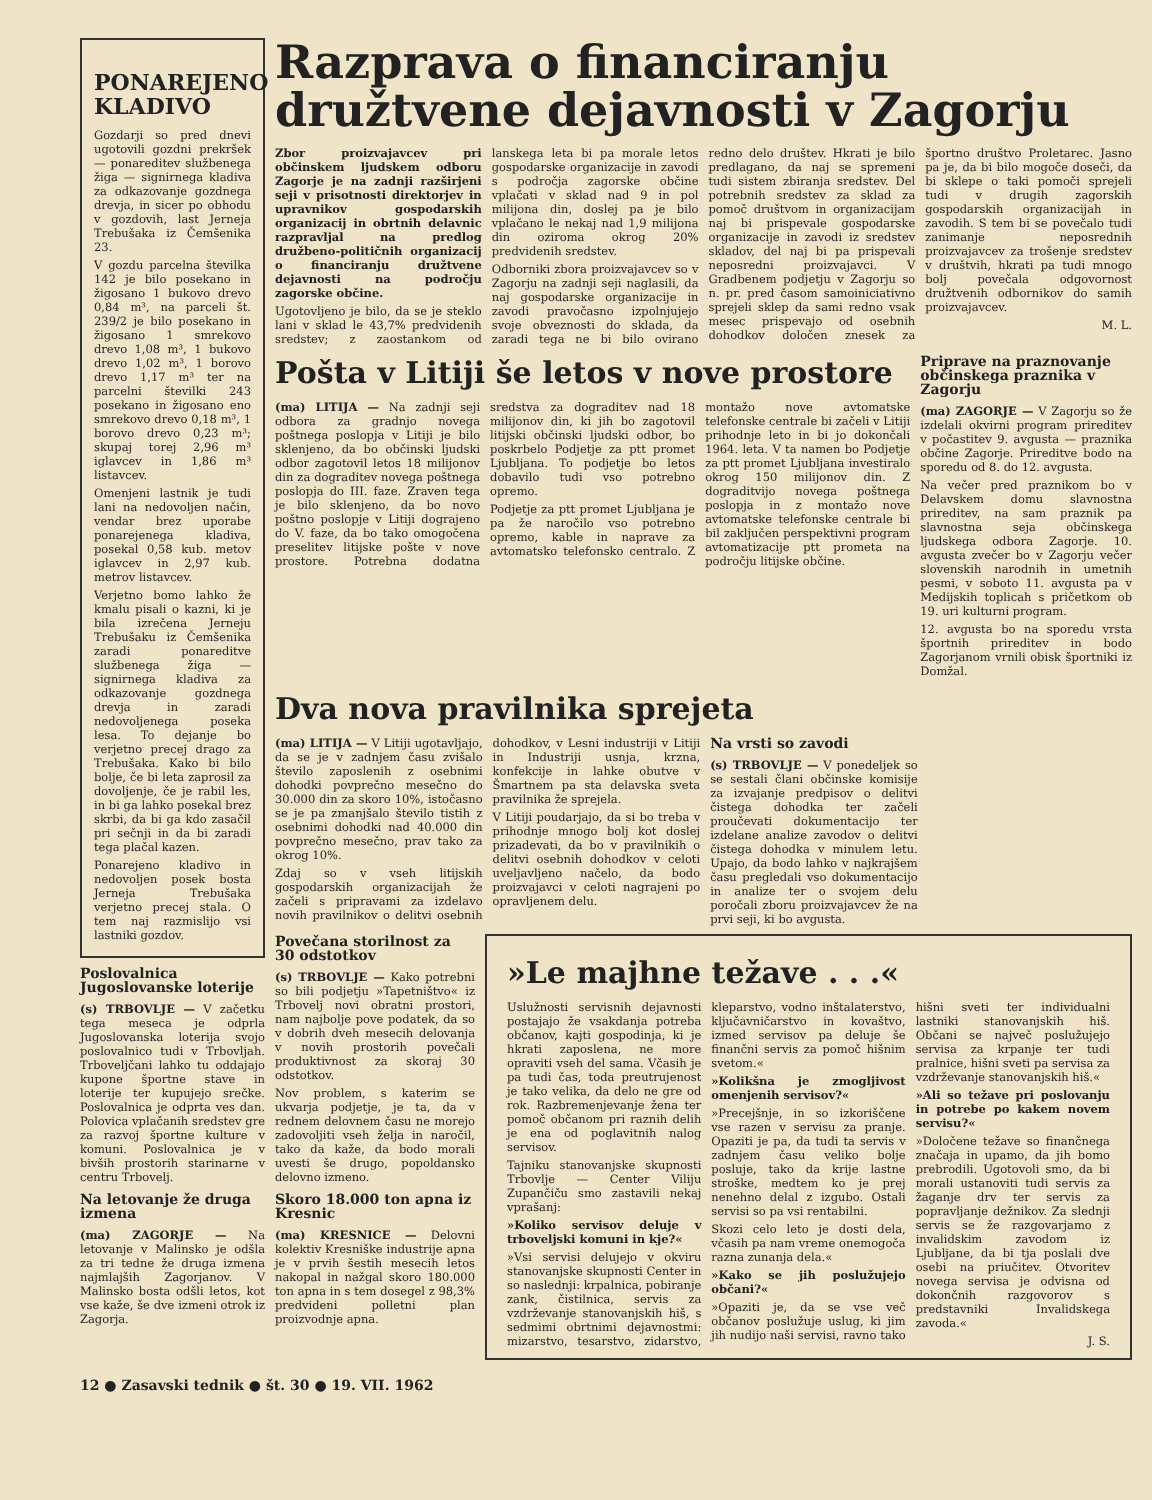PONAREJENO KLADIVO
Gozdarji so pred dnevi ugotovili gozdni prekršek — ponareditev službenega žiga — signirnega kladiva za odkazovanje gozdnega drevja, in sicer po obhodu v gozdovih, last Jerneja Trebušaka iz Čemšenika 23.
V gozdu parcelna številka 142 je bilo posekano in žigosano 1 bukovo drevo 0,84 m³, na parceli št. 239/2 je bilo posekano in žigosano 1 smrekovo drevo 1,08 m³, 1 bukovo drevo 1,02 m³, 1 borovo drevo 1,17 m³ ter na parcelni številki 243 posekano in žigosano eno smrekovo drevo 0,18 m³, 1 borovo drevo 0,23 m³; skupaj torej 2,96 m³ iglavcev in 1,86 m³ listavcev.
Omenjeni lastnik je tudi lani na nedovoljen način, vendar brez uporabe ponarejenega kladiva, posekal 0,58 kub. metov iglavcev in 2,97 kub. metrov listavcev.
Verjetno bomo lahko že kmalu pisali o kazni, ki je bila izrečena Jerneju Trebušaku iz Čemšenika zaradi ponareditve službenega žiga — signirnega kladiva za odkazovanje gozdnega drevja in zaradi nedovoljenega poseka lesa. To dejanje bo verjetno precej drago za Trebušaka. Kako bi bilo bolje, če bi leta zaprosil za dovoljenje, če je rabil les, in bi ga lahko posekal brez skrbi, da bi ga kdo zasačil pri sečnji in da bi zaradi tega plačal kazen.
Ponarejeno kladivo in nedovoljen posek bosta Jerneja Trebušaka verjetno precej stala. O tem naj razmislijo vsi lastniki gozdov.
Poslovalnica Jugoslovanske loterije
(s) TRBOVLJE — V začetku tega meseca je odprla Jugoslovanska loterija svojo poslovalnico tudi v Trbovljah. Trboveljčani lahko tu oddajajo kupone športne stave in loterije ter kupujejo srečke. Poslovalnica je odprta ves dan. Polovica vplačanih sredstev gre za razvoj športne kulture v komuni. Poslovalnica je v bivših prostorih starinarne v centru Trbovelj.
Na letovanje že druga izmena
(ma) ZAGORJE — Na letovanje v Malinsko je odšla za tri tedne že druga izmena najmlajših Zagorjanov. V Malinsko bosta odšli letos, kot vse kaže, še dve izmeni otrok iz Zagorja.
Razprava o financiranju družtvene dejavnosti v Zagorju
Zbor proizvajavcev pri občinskem ljudskem odboru Zagorje je na zadnji razširjeni seji v prisotnosti direktorjev in upravnikov gospodarskih organizacij in obrtnih delavnic razpravljal na predlog družbeno-političnih organizacij o financiranju družtvene dejavnosti na področju zagorske občine.
Ugotovljeno je bilo, da se je steklo lani v sklad le 43,7% predvidenih sredstev; z zaostankom od lanskega leta bi pa morale letos gospodarske organizacije in zavodi s področja zagorske občine vplačati v sklad nad 9 in pol milijona din, doslej pa je bilo vplačano le nekaj nad 1,9 milijona din oziroma okrog 20% predvidenih sredstev.
Odborniki zbora proizvajavcev so v Zagorju na zadnji seji naglasili, da naj gospodarske organizacije in zavodi pravočasno izpolnjujejo svoje obveznosti do sklada, da zaradi tega ne bi bilo ovirano redno delo društev. Hkrati je bilo predlagano, da naj se spremeni tudi sistem zbiranja sredstev. Del potrebnih sredstev za sklad za pomoč društvom in organizacijam naj bi prispevale gospodarske organizacije in zavodi iz sredstev skladov, del naj bi pa prispevali neposredni proizvajavci. V Gradbenem podjetju v Zagorju so n. pr. pred časom samoiniciativno sprejeli sklep da sami redno vsak mesec prispevajo od osebnih dohodkov določen znesek za športno društvo Proletarec. Jasno pa je, da bi bilo mogoče doseči, da bi sklepe o taki pomoči sprejeli tudi v drugih zagorskih gospodarskih organizacijah in zavodih. S tem bi se povečalo tudi zanimanje neposrednih proizvajavcev za trošenje sredstev v društvih, hkrati pa tudi mnogo bolj povečala odgovornost družtvenih odbornikov do samih proizvajavcev.
M. L.
Pošta v Litiji še letos v nove prostore
(ma) LITIJA — Na zadnji seji odbora za gradnjo novega poštnega poslopja v Litiji je bilo sklenjeno, da bo občinski ljudski odbor zagotovil letos 18 milijonov din za dograditev novega poštnega poslopja do III. faze. Zraven tega je bilo sklenjeno, da bo novo poštno poslopje v Litiji dograjeno do V. faze, da bo tako omogočena preselitev litijske pošte v nove prostore. Potrebna dodatna sredstva za dograditev nad 18 milijonov din, ki jih bo zagotovil litijski občinski ljudski odbor, bo poskrbelo Podjetje za ptt promet Ljubljana. To podjetje bo letos dobavilo tudi vso potrebno opremo.
Podjetje za ptt promet Ljubljana je pa že naročilo vso potrebno opremo, kable in naprave za avtomatsko telefonsko centralo. Z montažo nove avtomatske telefonske centrale bi začeli v Litiji prihodnje leto in bi jo dokončali 1964. leta. V ta namen bo Podjetje za ptt promet Ljubljana investiralo okrog 150 milijonov din. Z dograditvijo novega poštnega poslopja in z montažo nove avtomatske telefonske centrale bi bil zaključen perspektivni program avtomatizacije ptt prometa na področju litijske občine.
Priprave na praznovanje občinskega praznika v Zagorju
(ma) ZAGORJE — V Zagorju so že izdelali okvirni program prireditev v počastitev 9. avgusta — praznika občine Zagorje. Prireditve bodo na sporedu od 8. do 12. avgusta.
Na večer pred praznikom bo v Delavskem domu slavnostna prireditev, na sam praznik pa slavnostna seja občinskega ljudskega odbora Zagorje. 10. avgusta zvečer bo v Zagorju večer slovenskih narodnih in umetnih pesmi, v soboto 11. avgusta pa v Medijskih toplicah s pričetkom ob 19. uri kulturni program.
12. avgusta bo na sporedu vrsta športnih prireditev in bodo Zagorjanom vrnili obisk športniki iz Domžal.
Dva nova pravilnika sprejeta
(ma) LITIJA — V Litiji ugotavljajo, da se je v zadnjem času zvišalo število zaposlenih z osebnimi dohodki povprečno mesečno do 30.000 din za skoro 10%, istočasno se je pa zmanjšalo število tistih z osebnimi dohodki nad 40.000 din povprečno mesečno, prav tako za okrog 10%.
Zdaj so v vseh litijskih gospodarskih organizacijah že začeli s pripravami za izdelavo novih pravilnikov o delitvi osebnih dohodkov, v Lesni industriji v Litiji in Industriji usnja, krzna, konfekcije in lahke obutve v Šmartnem pa sta delavska sveta pravilnika že sprejela.
V Litiji poudarjajo, da si bo treba v prihodnje mnogo bolj kot doslej prizadevati, da bo v pravilnikih o delitvi osebnih dohodkov v celoti uveljavljeno načelo, da bodo proizvajavci v celoti nagrajeni po opravljenem delu.
Na vrsti so zavodi
(s) TRBOVLJE — V ponedeljek so se sestali člani občinske komisije za izvajanje predpisov o delitvi čistega dohodka ter začeli proučevati dokumentacijo ter izdelane analize zavodov o delitvi čistega dohodka v minulem letu. Upajo, da bodo lahko v najkrajšem času pregledali vso dokumentacijo in analize ter o svojem delu poročali zboru proizvajavcev že na prvi seji, ki bo avgusta.
Povečana storilnost za 30 odstotkov
(s) TRBOVLJE — Kako potrebni so bili podjetju »Tapetništvo« iz Trbovelj novi obratni prostori, nam najbolje pove podatek, da so v dobrih dveh mesecih delovanja v novih prostorih povečali produktivnost za skoraj 30 odstotkov.
Nov problem, s katerim se ukvarja podjetje, je ta, da v rednem delovnem času ne morejo zadovoljiti vseh želja in naročil, tako da kaže, da bodo morali uvesti še drugo, popoldansko delovno izmeno.
Skoro 18.000 ton apna iz Kresnic
(ma) KRESNICE — Delovni kolektiv Kresniške industrije apna je v prvih šestih mesecih letos nakopal in nažgal skoro 180.000 ton apna in s tem dosegel z 98,3% predvideni polletni plan proizvodnje apna.
»Le majhne težave . . .«
Uslužnosti servisnih dejavnosti postajajo že vsakdanja potreba občanov, kajti gospodinja, ki je hkrati zaposlena, ne more opraviti vseh del sama. Včasih je pa tudi čas, toda preutrujenost je tako velika, da delo ne gre od rok. Razbremenjevanje žena ter pomoč občanom pri raznih delih je ena od poglavitnih nalog servisov.
Tajniku stanovanjske skupnosti Trbovlje — Center Viliju Zupančiču smo zastavili nekaj vprašanj:
»Koliko servisov deluje v trboveljski komuni in kje?«
»Vsi servisi delujejo v okviru stanovanjske skupnosti Center in so naslednji: krpalnica, pobiranje zank, čistilnica, servis za vzdrževanje stanovanjskih hiš, s sedmimi obrtnimi dejavnostmi: mizarstvo, tesarstvo, zidarstvo, kleparstvo, vodno inštalaterstvo, ključavničarstvo in kovaštvo, izmed servisov pa deluje še finančni servis za pomoč hišnim svetom.«
»Kolikšna je zmogljivost omenjenih servisov?«
»Precejšnje, in so izkoriščene vse razen v servisu za pranje. Opaziti je pa, da tudi ta servis v zadnjem času veliko bolje posluje, tako da krije lastne stroške, medtem ko je prej nenehno delal z izgubo. Ostali servisi so pa vsi rentabilni.
Skozi celo leto je dosti dela, včasih pa nam vreme onemogoča razna zunanja dela.«
»Kako se jih poslužujejo občani?«
»Opaziti je, da se vse več občanov poslužuje uslug, ki jim jih nudijo naši servisi, ravno tako hišni sveti ter individualni lastniki stanovanjskih hiš. Občani se največ poslužujejo servisa za krpanje ter tudi pralnice, hišni sveti pa servisa za vzdrževanje stanovanjskih hiš.«
»Ali so težave pri poslovanju in potrebe po kakem novem servisu?«
»Določene težave so finančnega značaja in upamo, da jih bomo prebrodili. Ugotovoli smo, da bi morali ustanoviti tudi servis za žaganje drv ter servis za popravljanje dežnikov. Za slednji servis se že razgovarjamo z invalidskim zavodom iz Ljubljane, da bi tja poslali dve osebi na priučitev. Otvoritev novega servisa je odvisna od dokončnih razgovorov s predstavniki Invalidskega zavoda.«
J. S.
12 ● Zasavski tednik ● št. 30 ● 19. VII. 1962